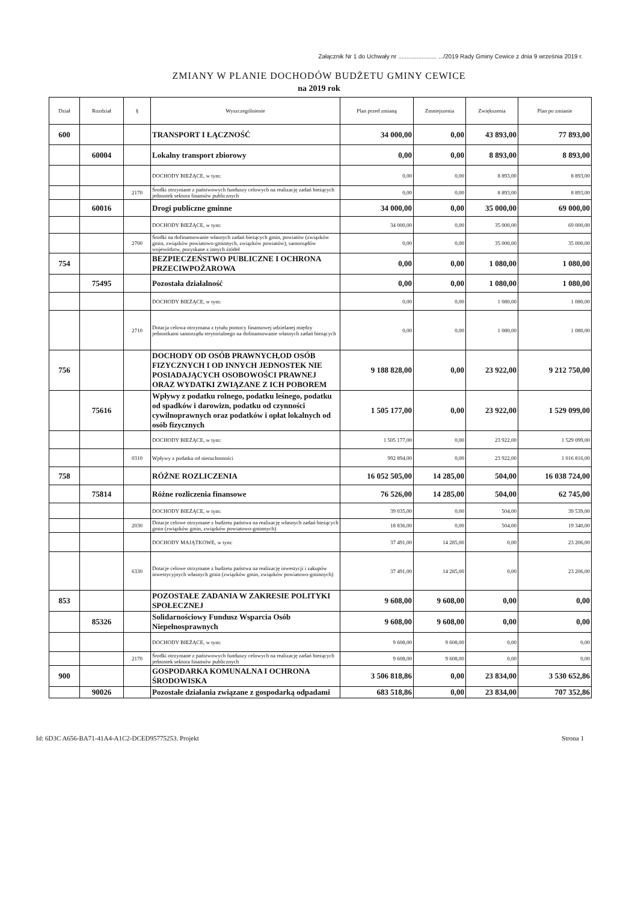Załącznik Nr 1 do Uchwały nr ....................... .../2019 Rady Gminy Cewice z dnia 9 września 2019 r.
ZMIANY W PLANIE DOCHODÓW BUDŻETU GMINY CEWICE
na 2019 rok
| Dział | Rozdział | § | Wyszczególnienie | Plan przed zmianą | Zmniejszenia | Zwiększenia | Plan po zmianie |
| --- | --- | --- | --- | --- | --- | --- | --- |
| 600 | | | TRANSPORT I ŁĄCZNOŚĆ | 34 000,00 | 0,00 | 43 893,00 | 77 893,00 |
| | 60004 | | Lokalny transport zbiorowy | 0,00 | 0,00 | 8 893,00 | 8 893,00 |
| | | | DOCHODY BIEŻĄCE, w tym: | 0,00 | 0,00 | 8 893,00 | 8 893,00 |
| | | 2170 | Środki otrzymane z państwowych funduszy celowych na realizację zadań bieżących jednostek sektora finansów publicznych | 0,00 | 0,00 | 8 893,00 | 8 893,00 |
| | 60016 | | Drogi publiczne gminne | 34 000,00 | 0,00 | 35 000,00 | 69 000,00 |
| | | | DOCHODY BIEŻĄCE, w tym: | 34 000,00 | 0,00 | 35 000,00 | 69 000,00 |
| | | 2700 | Środki na dofinansowanie własnych zadań bieżących gmin, powiatów (związków gmin, związków powiatowo-gminnych, związków powiatów), samorządów województw, pozyskane z innych źródeł | 0,00 | 0,00 | 35 000,00 | 35 000,00 |
| 754 | | | BEZPIECZEŃSTWO PUBLICZNE I OCHRONA PRZECIWPOŻAROWA | 0,00 | 0,00 | 1 080,00 | 1 080,00 |
| | 75495 | | Pozostała działalność | 0,00 | 0,00 | 1 080,00 | 1 080,00 |
| | | | DOCHODY BIEŻĄCE, w tym: | 0,00 | 0,00 | 1 080,00 | 1 080,00 |
| | | 2710 | Dotacja celowa otrzymana z tytułu pomocy finansowej udzielanej między jednostkami samorządu terytorialnego na dofinansowanie własnych zadań bieżących | 0,00 | 0,00 | 1 080,00 | 1 080,00 |
| 756 | | | DOCHODY OD OSÓB PRAWNYCH,OD OSÓB FIZYCZNYCH I OD INNYCH JEDNOSTEK NIE POSIADAJĄCYCH OSOBOWOŚCI PRAWNEJ ORAZ WYDATKI ZWIĄZANE Z ICH POBOREM | 9 188 828,00 | 0,00 | 23 922,00 | 9 212 750,00 |
| | 75616 | | Wpływy z podatku rolnego, podatku leśnego, podatku od spadków i darowizn, podatku od czynności cywilnoprawnych oraz podatków i opłat lokalnych od osób fizycznych | 1 505 177,00 | 0,00 | 23 922,00 | 1 529 099,00 |
| | | | DOCHODY BIEŻĄCE, w tym: | 1 505 177,00 | 0,00 | 23 922,00 | 1 529 099,00 |
| | | 0310 | Wpływy z podatku od nieruchomości | 992 894,00 | 0,00 | 23 922,00 | 1 016 816,00 |
| 758 | | | RÓŻNE ROZLICZENIA | 16 052 505,00 | 14 285,00 | 504,00 | 16 038 724,00 |
| | 75814 | | Różne rozliczenia finansowe | 76 526,00 | 14 285,00 | 504,00 | 62 745,00 |
| | | | DOCHODY BIEŻĄCE, w tym: | 39 035,00 | 0,00 | 504,00 | 39 539,00 |
| | | 2030 | Dotacje celowe otrzymane z budżetu państwa na realizację własnych zadań bieżących gmin (związków gmin, związków powiatowo-gminnych) | 18 836,00 | 0,00 | 504,00 | 19 340,00 |
| | | | DOCHODY MAJĄTKOWE, w tym: | 37 491,00 | 14 285,00 | 0,00 | 23 206,00 |
| | | 6330 | Dotacje celowe otrzymane z budżetu państwa na realizację inwestycji i zakupów inwestycyjnych własnych gmin (związków gmin, związków powiatowo-gminnych) | 37 491,00 | 14 285,00 | 0,00 | 23 206,00 |
| 853 | | | POZOSTAŁE ZADANIA W ZAKRESIE POLITYKI SPOŁECZNEJ | 9 608,00 | 9 608,00 | 0,00 | 0,00 |
| | 85326 | | Solidarnościowy Fundusz Wsparcia Osób Niepełnosprawnych | 9 608,00 | 9 608,00 | 0,00 | 0,00 |
| | | | DOCHODY BIEŻĄCE, w tym: | 9 608,00 | 9 608,00 | 0,00 | 0,00 |
| | | 2170 | Środki otrzymane z państwowych funduszy celowych na realizację zadań bieżących jednostek sektora finansów publicznych | 9 608,00 | 9 608,00 | 0,00 | 0,00 |
| 900 | | | GOSPODARKA KOMUNALNA I OCHRONA ŚRODOWISKA | 3 506 818,86 | 0,00 | 23 834,00 | 3 530 652,86 |
| | 90026 | | Pozostałe działania związane z gospodarką odpadami | 683 518,86 | 0,00 | 23 834,00 | 707 352,86 |
Id: 6D3C A656-BA71-41A4-A1C2-DCED95775253. Projekt Strona 1